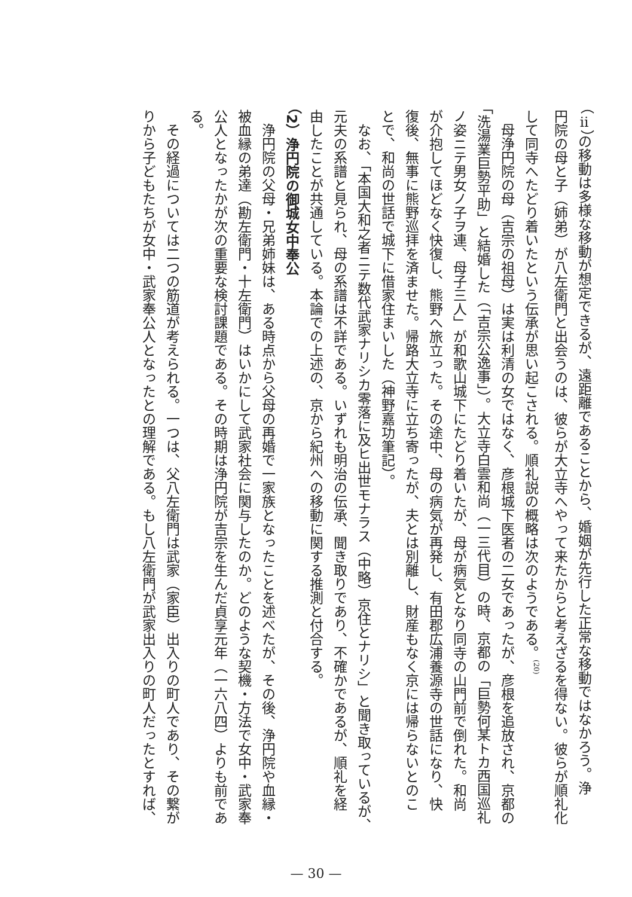（ⅱ）の移動は多様な移動が想定できるが、遠距離であることから、婚姻が先行した正常な移動ではなかろう。浄
円院の母と子（姉弟）が八左衛門と出会うのは、彼らが大立寺へやって来たからと考えざるを得ない。彼らが順礼化
して同寺へたどり着いたという伝承が思い起こされる。順礼説の概略は次のようである。<sup>(20)</sup>
　母浄円院の母（吉宗の祖母）は実は利清の女ではなく、彦根城下医者の二女であったが、彦根を追放され、京都の
「洗湯業巨勢平助」と結婚した（「吉宗公逸事」）。大立寺白雲和尚（一三代目）の時、京都の「巨勢何某トカ西国巡礼
ノ姿ニテ男女ノ子ヲ連、母子三人」が和歌山城下にたどり着いたが、母が病気となり同寺の山門前で倒れた。和尚
が介抱してほどなく快復し、熊野へ旅立った。その途中、母の病気が再発し、有田郡広浦養源寺の世話になり、快
復後、無事に熊野巡拝を済ませた。帰路大立寺に立ち寄ったが、夫とは別離し、財産もなく京には帰らないとのこ
とで、和尚の世話で城下に借家住まいした（神野嘉功筆記）。
　なお、「本国大和之者ニテ数代武家ナリシカ零落に及ヒ出世モナラス（中略）京住とナリシ」と聞き取っているが、
元夫の系譜と見られ、母の系譜は不詳である。いずれも明治の伝承、聞き取りであり、不確かであるが、順礼を経
由したことが共通している。本論での上述の、京から紀州への移動に関する推測と付合する。
（2）浄円院の御城女中奉公
　浄円院の父母・兄弟姉妹は、ある時点から父母の再婚で一家族となったことを述べたが、その後、浄円院や血縁・
被血縁の弟達（勘左衛門・十左衛門）はいかにして武家社会に関与したのか。どのような契機・方法で女中・武家奉
公人となったかが次の重要な検討課題である。その時期は浄円院が吉宗を生んだ貞享元年（一六八四）よりも前であ
る。
　その経過については二つの筋道が考えられる。一つは、父八左衛門は武家（家臣）出入りの町人であり、その繋が
りから子どもたちが女中・武家奉公人となったとの理解である。もし八左衛門が武家出入りの町人だったとすれば、
— 30 —